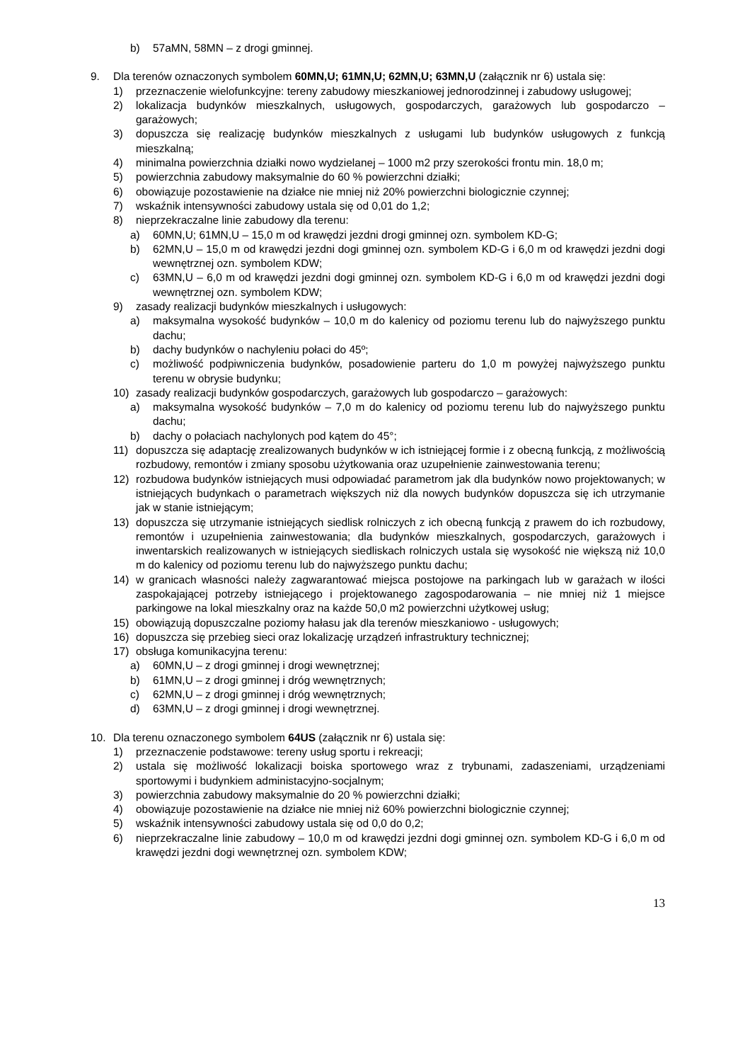b) 57aMN, 58MN – z drogi gminnej.
9. Dla terenów oznaczonych symbolem 60MN,U; 61MN,U; 62MN,U; 63MN,U (załącznik nr 6) ustala się:
1) przeznaczenie wielofunkcyjne: tereny zabudowy mieszkaniowej jednorodzinnej i zabudowy usługowej;
2) lokalizacja budynków mieszkalnych, usługowych, gospodarczych, garażowych lub gospodarczo – garażowych;
3) dopuszcza się realizację budynków mieszkalnych z usługami lub budynków usługowych z funkcją mieszkalną;
4) minimalna powierzchnia działki nowo wydzielanej – 1000 m2 przy szerokości frontu min. 18,0 m;
5) powierzchnia zabudowy maksymalnie do 60 % powierzchni działki;
6) obowiązuje pozostawienie na działce nie mniej niż 20% powierzchni biologicznie czynnej;
7) wskaźnik intensywności zabudowy ustala się od 0,01 do 1,2;
8) nieprzekraczalne linie zabudowy dla terenu:
a) 60MN,U; 61MN,U – 15,0 m od krawędzi jezdni drogi gminnej ozn. symbolem KD-G;
b) 62MN,U – 15,0 m od krawędzi jezdni dogi gminnej ozn. symbolem KD-G i 6,0 m od krawędzi jezdni dogi wewnętrznej ozn. symbolem KDW;
c) 63MN,U – 6,0 m od krawędzi jezdni dogi gminnej ozn. symbolem KD-G i 6,0 m od krawędzi jezdni dogi wewnętrznej ozn. symbolem KDW;
9) zasady realizacji budynków mieszkalnych i usługowych:
a) maksymalna wysokość budynków – 10,0 m do kalenicy od poziomu terenu lub do najwyższego punktu dachu;
b) dachy budynków o nachyleniu połaci do 45º;
c) możliwość podpiwniczenia budynków, posadowienie parteru do 1,0 m powyżej najwyższego punktu terenu w obrysie budynku;
10) zasady realizacji budynków gospodarczych, garażowych lub gospodarczo – garażowych:
a) maksymalna wysokość budynków – 7,0 m do kalenicy od poziomu terenu lub do najwyższego punktu dachu;
b) dachy o połaciach nachylonych pod kątem do 45°;
11) dopuszcza się adaptację zrealizowanych budynków w ich istniejącej formie i z obecną funkcją, z możliwością rozbudowy, remontów i zmiany sposobu użytkowania oraz uzupełnienie zainwestowania terenu;
12) rozbudowa budynków istniejących musi odpowiadać parametrom jak dla budynków nowo projektowanych; w istniejących budynkach o parametrach większych niż dla nowych budynków dopuszcza się ich utrzymanie jak w stanie istniejącym;
13) dopuszcza się utrzymanie istniejących siedlisk rolniczych z ich obecną funkcją z prawem do ich rozbudowy, remontów i uzupełnienia zainwestowania; dla budynków mieszkalnych, gospodarczych, garażowych i inwentarskich realizowanych w istniejących siedliskach rolniczych ustala się wysokość nie większą niż 10,0 m do kalenicy od poziomu terenu lub do najwyższego punktu dachu;
14) w granicach własności należy zagwarantować miejsca postojowe na parkingach lub w garażach w ilości zaspokajającej potrzeby istniejącego i projektowanego zagospodarowania – nie mniej niż 1 miejsce parkingowe na lokal mieszkalny oraz na każde 50,0 m2 powierzchni użytkowej usług;
15) obowiązują dopuszczalne poziomy hałasu jak dla terenów mieszkaniowo - usługowych;
16) dopuszcza się przebieg sieci oraz lokalizację urządzeń infrastruktury technicznej;
17) obsługa komunikacyjna terenu:
a) 60MN,U – z drogi gminnej i drogi wewnętrznej;
b) 61MN,U – z drogi gminnej i dróg wewnętrznych;
c) 62MN,U – z drogi gminnej i dróg wewnętrznych;
d) 63MN,U – z drogi gminnej i drogi wewnętrznej.
10. Dla terenu oznaczonego symbolem 64US (załącznik nr 6) ustala się:
1) przeznaczenie podstawowe: tereny usług sportu i rekreacji;
2) ustala się możliwość lokalizacji boiska sportowego wraz z trybunami, zadaszeniami, urządzeniami sportowymi i budynkiem administacyjno-socjalnym;
3) powierzchnia zabudowy maksymalnie do 20 % powierzchni działki;
4) obowiązuje pozostawienie na działce nie mniej niż 60% powierzchni biologicznie czynnej;
5) wskaźnik intensywności zabudowy ustala się od 0,0 do 0,2;
6) nieprzekraczalne linie zabudowy – 10,0 m od krawędzi jezdni dogi gminnej ozn. symbolem KD-G i 6,0 m od krawędzi jezdni dogi wewnętrznej ozn. symbolem KDW;
13